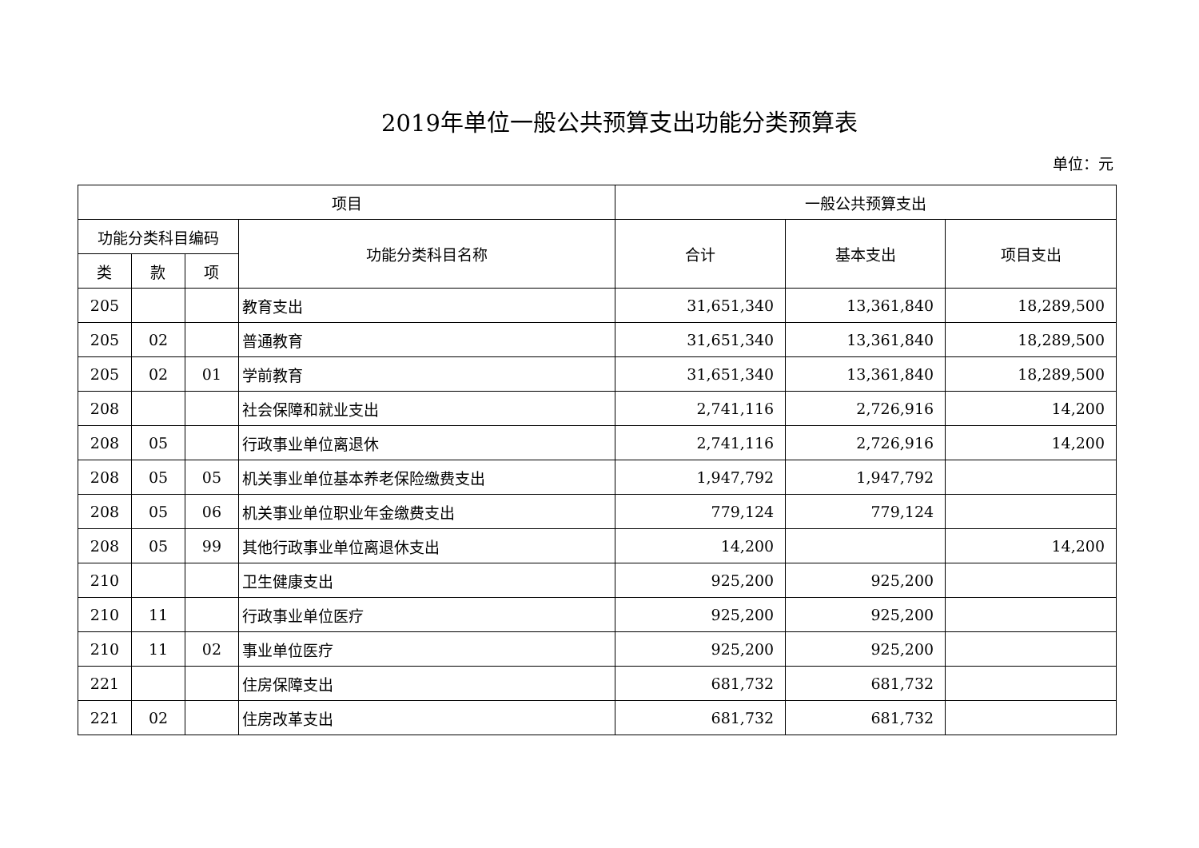2019年单位一般公共预算支出功能分类预算表
单位：元
| 项目 | | | | 一般公共预算支出 | | |
| --- | --- | --- | --- | --- | --- | --- |
| 功能分类科目编码 | | | 功能分类科目名称 | 合计 | 基本支出 | 项目支出 |
| 类 | 款 | 项 | | | | |
| 205 | | | 教育支出 | 31,651,340 | 13,361,840 | 18,289,500 |
| 205 | 02 | | 普通教育 | 31,651,340 | 13,361,840 | 18,289,500 |
| 205 | 02 | 01 | 学前教育 | 31,651,340 | 13,361,840 | 18,289,500 |
| 208 | | | 社会保障和就业支出 | 2,741,116 | 2,726,916 | 14,200 |
| 208 | 05 | | 行政事业单位离退休 | 2,741,116 | 2,726,916 | 14,200 |
| 208 | 05 | 05 | 机关事业单位基本养老保险缴费支出 | 1,947,792 | 1,947,792 | |
| 208 | 05 | 06 | 机关事业单位职业年金缴费支出 | 779,124 | 779,124 | |
| 208 | 05 | 99 | 其他行政事业单位离退休支出 | 14,200 | | 14,200 |
| 210 | | | 卫生健康支出 | 925,200 | 925,200 | |
| 210 | 11 | | 行政事业单位医疗 | 925,200 | 925,200 | |
| 210 | 11 | 02 | 事业单位医疗 | 925,200 | 925,200 | |
| 221 | | | 住房保障支出 | 681,732 | 681,732 | |
| 221 | 02 | | 住房改革支出 | 681,732 | 681,732 | |